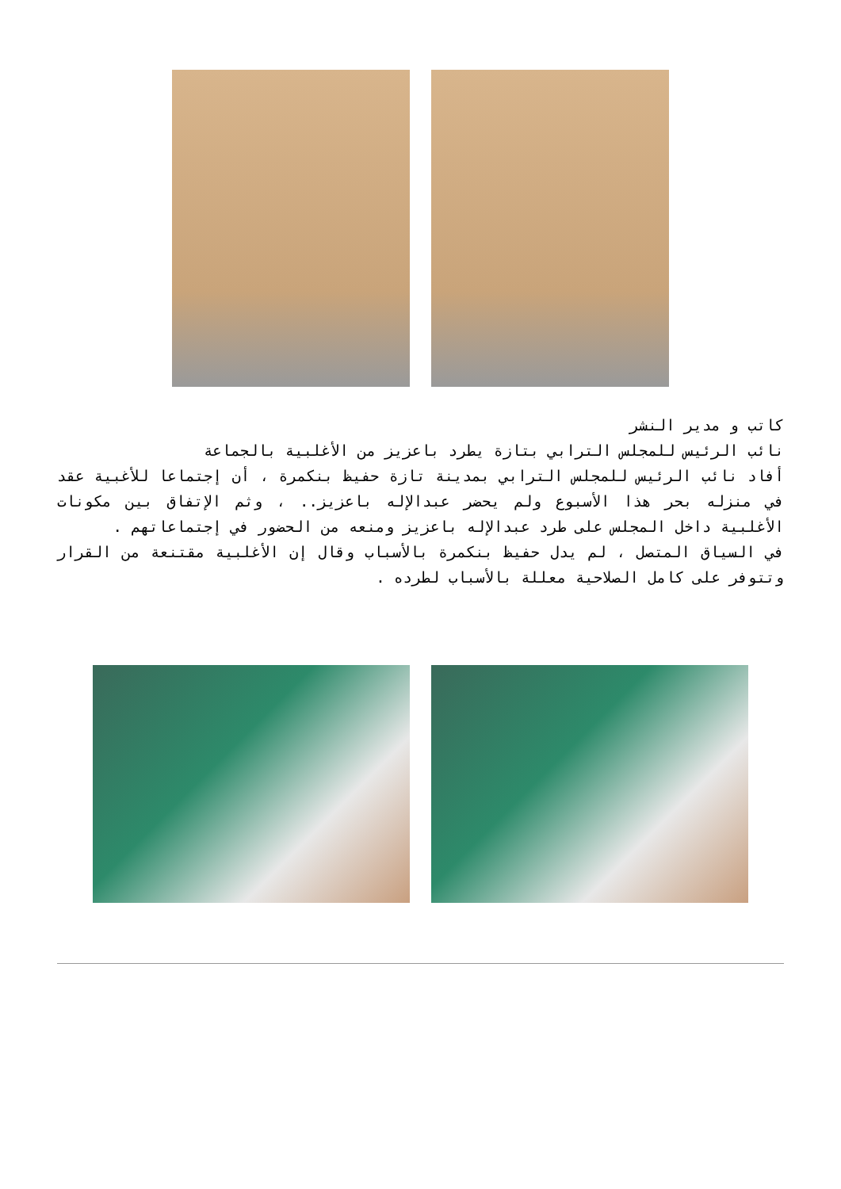كاتب و مدير النشر
نائب الرئيس للمجلس الترابي بتازة يطرد باعزيز من الأغلبية بالجماعة
أفاد نائب الرئيس للمجلس الترابي بمدينة تازة حفيظ بنكمرة ، أن إجتماعا للأغبية عقد في منزله بحر هذا الأسبوع ولم يحضر عبدالإله باعزيز.. ، وثم الإتفاق بين مكونات الأغلبية داخل المجلس على طرد عبدالإله باعزيز ومنعه من الحضور في إجتماعاتهم .
في السياق المتصل ، لم يدل حفيظ بنكمرة بالأسباب وقال إن الأغلبية مقتنعة من القرار وتتوفر على كامل الصلاحية معللة بالأسباب لطرده .